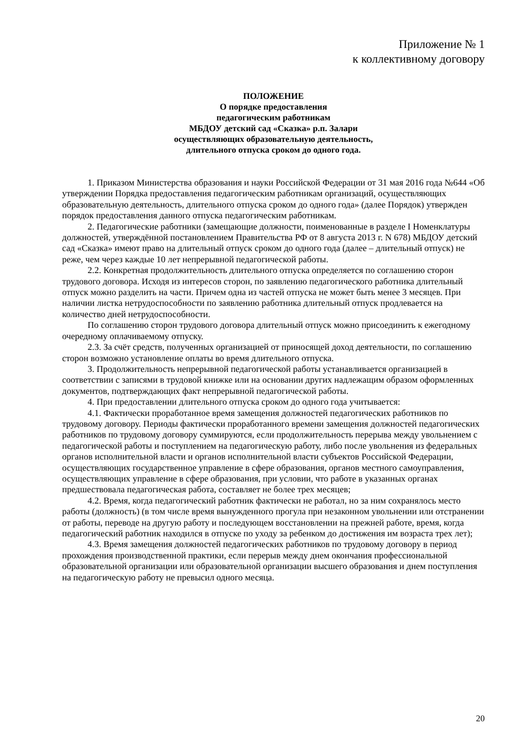Приложение № 1
к коллективному договору
ПОЛОЖЕНИЕ
О порядке предоставления
педагогическим работникам
МБДОУ детский сад «Сказка» р.п. Залари
осуществляющих образовательную деятельность,
длительного отпуска сроком до одного года.
1. Приказом Министерства образования и науки Российской Федерации от 31 мая 2016 года №644 «Об утверждении Порядка предоставления педагогическим работникам организаций, осуществляющих образовательную деятельность, длительного отпуска сроком до одного года» (далее Порядок) утвержден порядок предоставления данного отпуска педагогическим работникам.
2. Педагогические работники (замещающие должности, поименованные в разделе I Номенклатуры должностей, утверждённой постановлением Правительства РФ от 8 августа 2013 г. N 678) МБДОУ детский сад «Сказка» имеют право на длительный отпуск сроком до одного года (далее – длительный отпуск) не реже, чем через каждые 10 лет непрерывной педагогической работы.
2.2. Конкретная продолжительность длительного отпуска определяется по соглашению сторон трудового договора. Исходя из интересов сторон, по заявлению педагогического работника длительный отпуск можно разделить на части. Причем одна из частей отпуска не может быть менее 3 месяцев. При наличии листка нетрудоспособности по заявлению работника длительный отпуск продлевается на количество дней нетрудоспособности.
По соглашению сторон трудового договора длительный отпуск можно присоединить к ежегодному очередному оплачиваемому отпуску.
2.3. За счёт средств, полученных организацией от приносящей доход деятельности, по соглашению сторон возможно установление оплаты во время длительного отпуска.
3. Продолжительность непрерывной педагогической работы устанавливается организацией в соответствии с записями в трудовой книжке или на основании других надлежащим образом оформленных документов, подтверждающих факт непрерывной педагогической работы.
4. При предоставлении длительного отпуска сроком до одного года учитывается:
4.1. Фактически проработанное время замещения должностей педагогических работников по трудовому договору. Периоды фактически проработанного времени замещения должностей педагогических работников по трудовому договору суммируются, если продолжительность перерыва между увольнением с педагогической работы и поступлением на педагогическую работу, либо после увольнения из федеральных органов исполнительной власти и органов исполнительной власти субъектов Российской Федерации, осуществляющих государственное управление в сфере образования, органов местного самоуправления, осуществляющих управление в сфере образования, при условии, что работе в указанных органах предшествовала педагогическая работа, составляет не более трех месяцев;
4.2. Время, когда педагогический работник фактически не работал, но за ним сохранялось место работы (должность) (в том числе время вынужденного прогула при незаконном увольнении или отстранении от работы, переводе на другую работу и последующем восстановлении на прежней работе, время, когда педагогический работник находился в отпуске по уходу за ребенком до достижения им возраста трех лет);
4.3. Время замещения должностей педагогических работников по трудовому договору в период прохождения производственной практики, если перерыв между днем окончания профессиональной образовательной организации или образовательной организации высшего образования и днем поступления на педагогическую работу не превысил одного месяца.
20